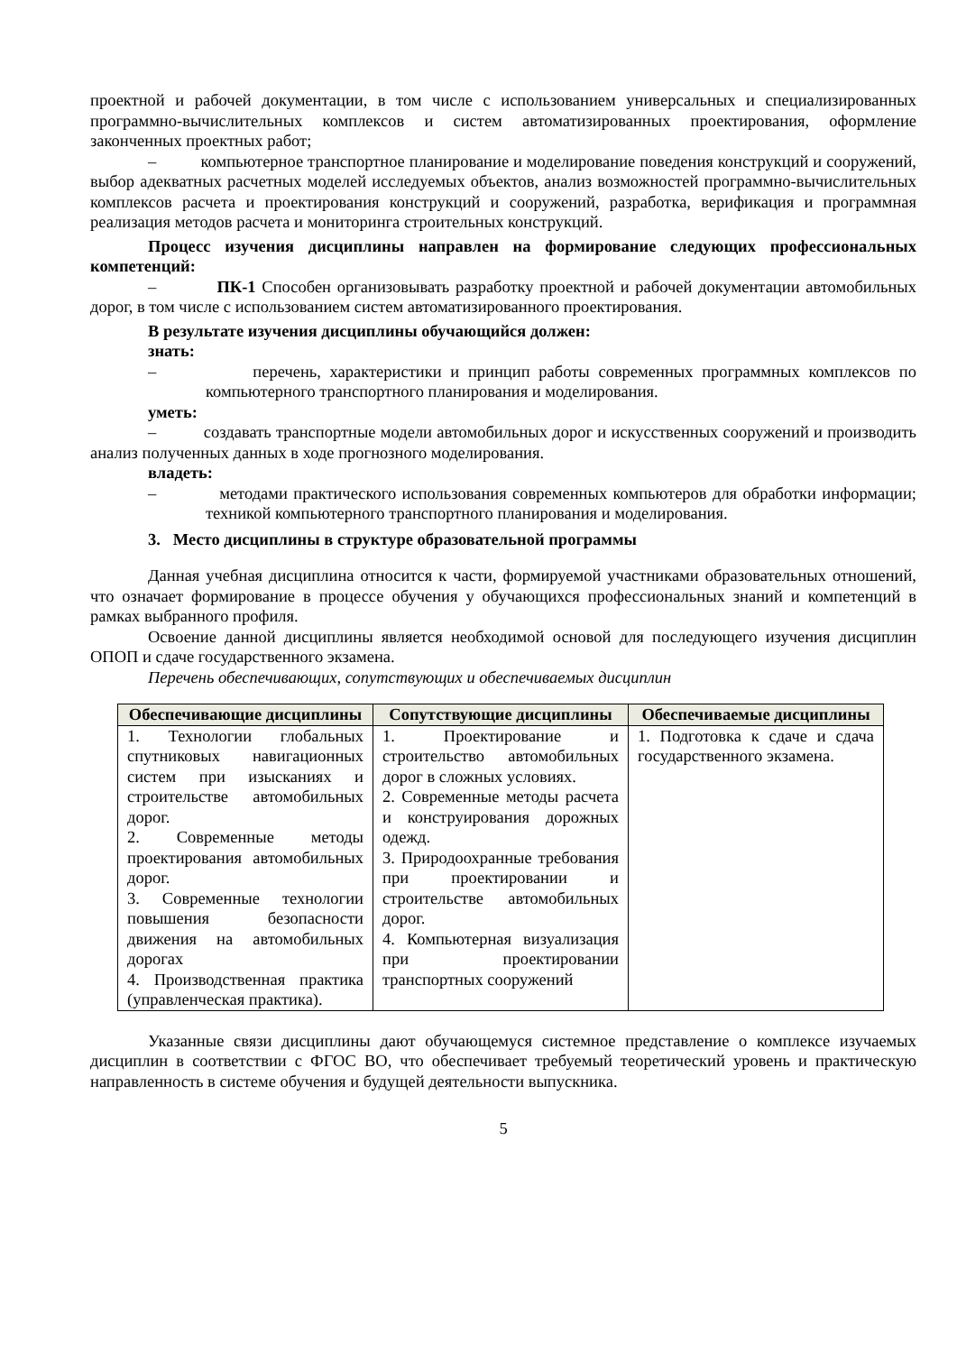проектной и рабочей документации, в том числе с использованием универсальных и специализированных программно-вычислительных комплексов и систем автоматизированных проектирования, оформление законченных проектных работ;
– компьютерное транспортное планирование и моделирование поведения конструкций и сооружений, выбор адекватных расчетных моделей исследуемых объектов, анализ возможностей программно-вычислительных комплексов расчета и проектирования конструкций и сооружений, разработка, верификация и программная реализация методов расчета и мониторинга строительных конструкций.
Процесс изучения дисциплины направлен на формирование следующих профессиональных компетенций:
– ПК-1 Способен организовывать разработку проектной и рабочей документации автомобильных дорог, в том числе с использованием систем автоматизированного проектирования.
В результате изучения дисциплины обучающийся должен:
знать:
– перечень, характеристики и принцип работы современных программных комплексов по компьютерного транспортного планирования и моделирования.
уметь:
– создавать транспортные модели автомобильных дорог и искусственных сооружений и производить анализ полученных данных в ходе прогнозного моделирования.
владеть:
– методами практического использования современных компьютеров для обработки информации; техникой компьютерного транспортного планирования и моделирования.
3. Место дисциплины в структуре образовательной программы
Данная учебная дисциплина относится к части, формируемой участниками образовательных отношений, что означает формирование в процессе обучения у обучающихся профессиональных знаний и компетенций в рамках выбранного профиля.
Освоение данной дисциплины является необходимой основой для последующего изучения дисциплин ОПОП и сдаче государственного экзамена.
Перечень обеспечивающих, сопутствующих и обеспечиваемых дисциплин
| Обеспечивающие дисциплины | Сопутствующие дисциплины | Обеспечиваемые дисциплины |
| --- | --- | --- |
| 1. Технологии глобальных спутниковых навигационных систем при изысканиях и строительстве автомобильных дорог. 2. Современные методы проектирования автомобильных дорог. 3. Современные технологии повышения безопасности движения на автомобильных дорогах 4. Производственная практика (управленческая практика). | 1. Проектирование и строительство автомобильных дорог в сложных условиях. 2. Современные методы расчета и конструирования дорожных одежд. 3. Природоохранные требования при проектировании и строительстве автомобильных дорог. 4. Компьютерная визуализация при проектировании транспортных сооружений | 1. Подготовка к сдаче и сдача государственного экзамена. |
Указанные связи дисциплины дают обучающемуся системное представление о комплексе изучаемых дисциплин в соответствии с ФГОС ВО, что обеспечивает требуемый теоретический уровень и практическую направленность в системе обучения и будущей деятельности выпускника.
5